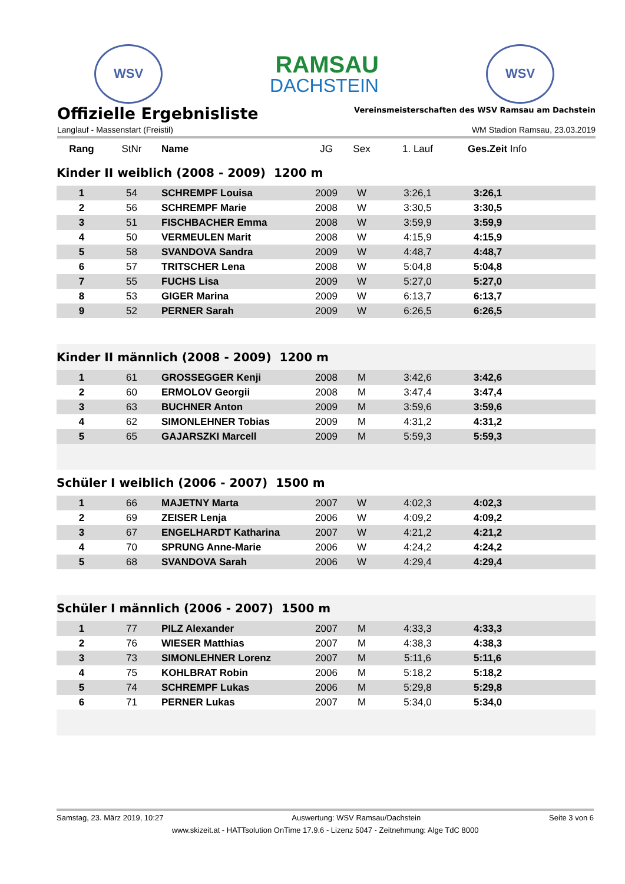WSV
RAMSAU
DACHSTEIN
WSV
Offizielle Ergebnisliste
Vereinsmeisterschaften des WSV Ramsau am Dachstein
Langlauf - Massenstart (Freistil) WM Stadion Ramsau, 23.03.2019
| Rang | StNr | Name | JG | Sex | 1. Lauf | Ges.Zeit Info |
| --- | --- | --- | --- | --- | --- | --- |
| Kinder II weiblich (2008 - 2009) 1200 m | | | | | | |
| 1 | 54 | SCHREMPF Louisa | 2009 | W | 3:26,1 | 3:26,1 |
| 2 | 56 | SCHREMPF Marie | 2008 | W | 3:30,5 | 3:30,5 |
| 3 | 51 | FISCHBACHER Emma | 2008 | W | 3:59,9 | 3:59,9 |
| 4 | 50 | VERMEULEN Marit | 2008 | W | 4:15,9 | 4:15,9 |
| 5 | 58 | SVANDOVA Sandra | 2009 | W | 4:48,7 | 4:48,7 |
| 6 | 57 | TRITSCHER Lena | 2008 | W | 5:04,8 | 5:04,8 |
| 7 | 55 | FUCHS Lisa | 2009 | W | 5:27,0 | 5:27,0 |
| 8 | 53 | GIGER Marina | 2009 | W | 6:13,7 | 6:13,7 |
| 9 | 52 | PERNER Sarah | 2009 | W | 6:26,5 | 6:26,5 |
| Kinder II männlich (2008 - 2009) 1200 m | | | | | | |
| 1 | 61 | GROSSEGGER Kenji | 2008 | M | 3:42,6 | 3:42,6 |
| 2 | 60 | ERMOLOV Georgii | 2008 | M | 3:47,4 | 3:47,4 |
| 3 | 63 | BUCHNER Anton | 2009 | M | 3:59,6 | 3:59,6 |
| 4 | 62 | SIMONLEHNER Tobias | 2009 | M | 4:31,2 | 4:31,2 |
| 5 | 65 | GAJARSZKI Marcell | 2009 | M | 5:59,3 | 5:59,3 |
| Schüler I weiblich (2006 - 2007) 1500 m | | | | | | |
| 1 | 66 | MAJETNY Marta | 2007 | W | 4:02,3 | 4:02,3 |
| 2 | 69 | ZEISER Lenja | 2006 | W | 4:09,2 | 4:09,2 |
| 3 | 67 | ENGELHARDT Katharina | 2007 | W | 4:21,2 | 4:21,2 |
| 4 | 70 | SPRUNG Anne-Marie | 2006 | W | 4:24,2 | 4:24,2 |
| 5 | 68 | SVANDOVA Sarah | 2006 | W | 4:29,4 | 4:29,4 |
| Schüler I männlich (2006 - 2007) 1500 m | | | | | | |
| 1 | 77 | PILZ Alexander | 2007 | M | 4:33,3 | 4:33,3 |
| 2 | 76 | WIESER Matthias | 2007 | M | 4:38,3 | 4:38,3 |
| 3 | 73 | SIMONLEHNER Lorenz | 2007 | M | 5:11,6 | 5:11,6 |
| 4 | 75 | KOHLBRAT Robin | 2006 | M | 5:18,2 | 5:18,2 |
| 5 | 74 | SCHREMPF Lukas | 2006 | M | 5:29,8 | 5:29,8 |
| 6 | 71 | PERNER Lukas | 2007 | M | 5:34,0 | 5:34,0 |
Samstag, 23. März 2019, 10:27 Auswertung: WSV Ramsau/Dachstein Seite 3 von 6
www.skizeit.at - HATTsolution OnTime 17.9.6 - Lizenz 5047 - Zeitnehmung: Alge TdC 8000